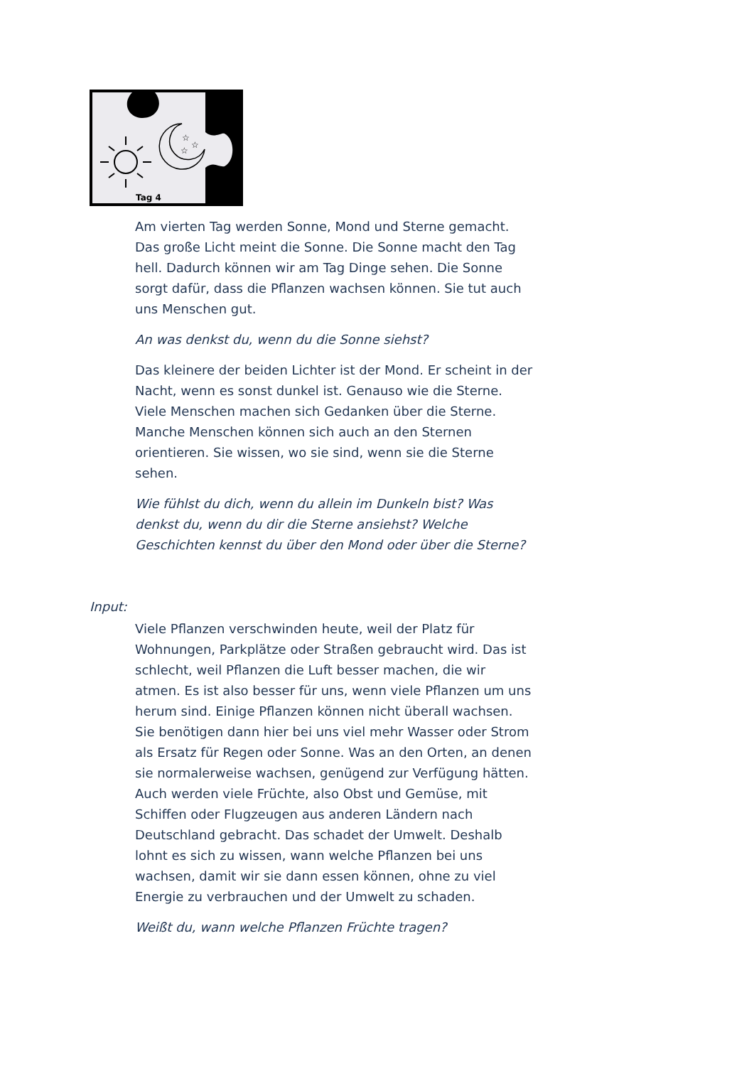☆
☆
☆
Tag 4
Am vierten Tag werden Sonne, Mond und Sterne gemacht. Das große Licht meint die Sonne. Die Sonne macht den Tag hell. Dadurch können wir am Tag Dinge sehen. Die Sonne sorgt dafür, dass die Pflanzen wachsen können. Sie tut auch uns Menschen gut.
An was denkst du, wenn du die Sonne siehst?
Das kleinere der beiden Lichter ist der Mond. Er scheint in der Nacht, wenn es sonst dunkel ist. Genauso wie die Sterne. Viele Menschen machen sich Gedanken über die Sterne. Manche Menschen können sich auch an den Sternen orientieren. Sie wissen, wo sie sind, wenn sie die Sterne sehen.
Wie fühlst du dich, wenn du allein im Dunkeln bist? Was denkst du, wenn du dir die Sterne ansiehst? Welche Geschichten kennst du über den Mond oder über die Sterne?
Input:
Viele Pflanzen verschwinden heute, weil der Platz für Wohnungen, Parkplätze oder Straßen gebraucht wird. Das ist schlecht, weil Pflanzen die Luft besser machen, die wir atmen. Es ist also besser für uns, wenn viele Pflanzen um uns herum sind. Einige Pflanzen können nicht überall wachsen. Sie benötigen dann hier bei uns viel mehr Wasser oder Strom als Ersatz für Regen oder Sonne. Was an den Orten, an denen sie normalerweise wachsen, genügend zur Verfügung hätten.
Auch werden viele Früchte, also Obst und Gemüse, mit Schiffen oder Flugzeugen aus anderen Ländern nach Deutschland gebracht. Das schadet der Umwelt. Deshalb lohnt es sich zu wissen, wann welche Pflanzen bei uns wachsen, damit wir sie dann essen können, ohne zu viel Energie zu verbrauchen und der Umwelt zu schaden.
Weißt du, wann welche Pflanzen Früchte tragen?